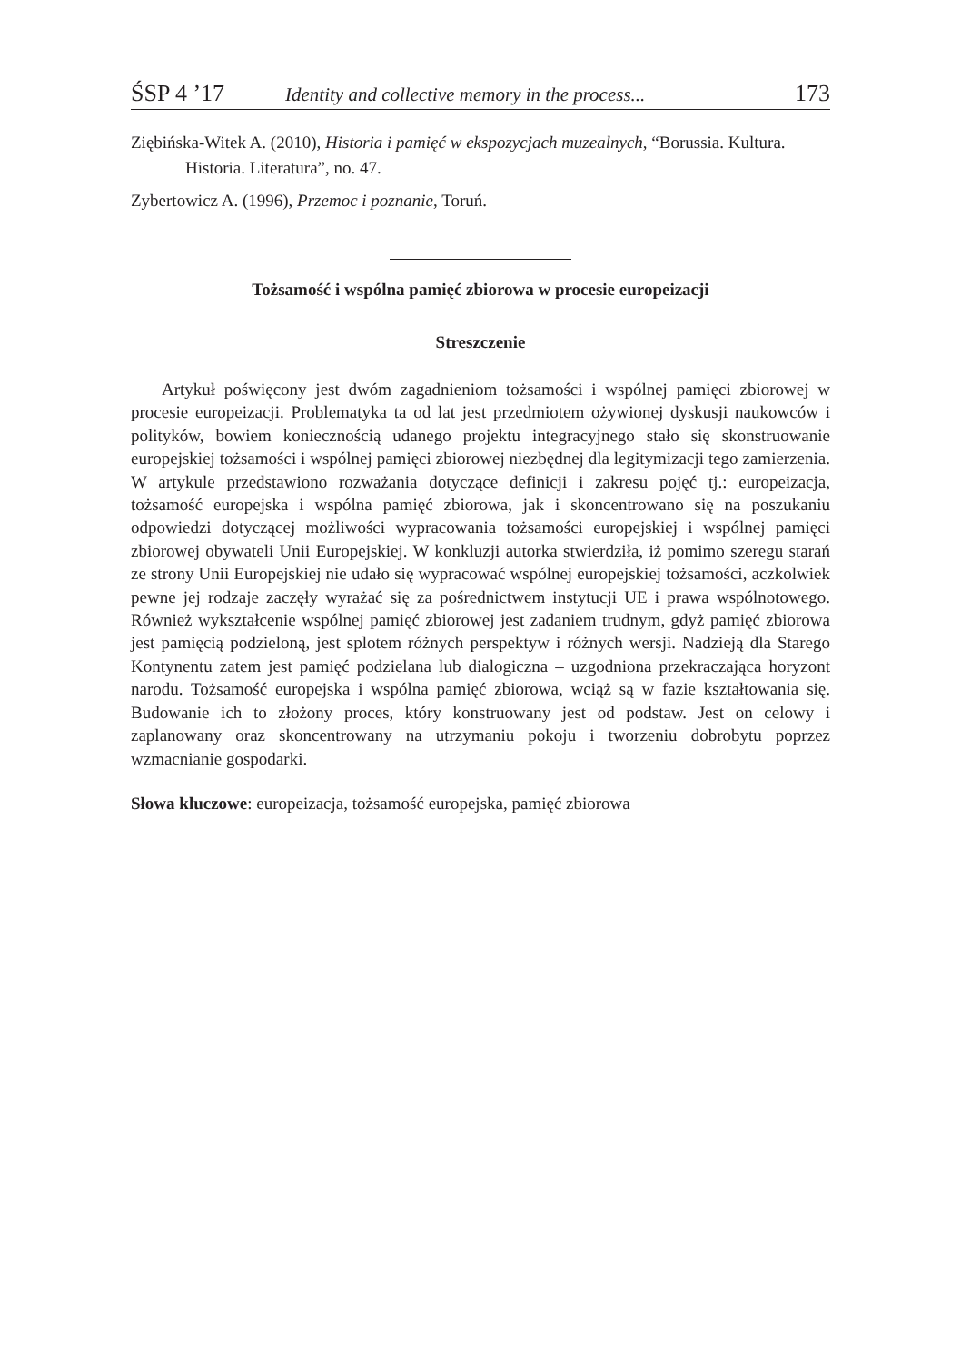ŚSP 4 ’17 Identity and collective memory in the process... 173
Ziębińska-Witek A. (2010), Historia i pamięć w ekspozycjach muzealnych, “Borussia. Kultura. Historia. Literatura”, no. 47.
Zybertowicz A. (1996), Przemoc i poznanie, Toruń.
Tożsamość i wspólna pamięć zbiorowa w procesie europeizacji
Streszczenie
Artykuł poświęcony jest dwóm zagadnieniom tożsamości i wspólnej pamięci zbiorowej w procesie europeizacji. Problematyka ta od lat jest przedmiotem ożywionej dyskusji naukowców i polityków, bowiem koniecznością udanego projektu integracyjnego stało się skonstruowanie europejskiej tożsamości i wspólnej pamięci zbiorowej niezbędnej dla legitymizacji tego zamierzenia. W artykule przedstawiono rozważania dotyczące definicji i zakresu pojęć tj.: europeizacja, tożsamość europejska i wspólna pamięć zbiorowa, jak i skoncentrowano się na poszukaniu odpowiedzi dotyczącej możliwości wypracowania tożsamości europejskiej i wspólnej pamięci zbiorowej obywateli Unii Europejskiej. W konkluzji autorka stwierdziła, iż pomimo szeregu starań ze strony Unii Europejskiej nie udało się wypracować wspólnej europejskiej tożsamości, aczkolwiek pewne jej rodzaje zaczęły wyrażać się za pośrednictwem instytucji UE i prawa wspólnotowego. Również wykształcenie wspólnej pamięć zbiorowej jest zadaniem trudnym, gdyż pamięć zbiorowa jest pamięcią podzieloną, jest splotem różnych perspektyw i różnych wersji. Nadzieją dla Starego Kontynentu zatem jest pamięć podzielana lub dialogiczna – uzgodniona przekraczająca horyzont narodu. Tożsamość europejska i wspólna pamięć zbiorowa, wciąż są w fazie kształtowania się. Budowanie ich to złożony proces, który konstruowany jest od podstaw. Jest on celowy i zaplanowany oraz skoncentrowany na utrzymaniu pokoju i tworzeniu dobrobytu poprzez wzmacnianie gospodarki.
Słowa kluczowe: europeizacja, tożsamość europejska, pamięć zbiorowa